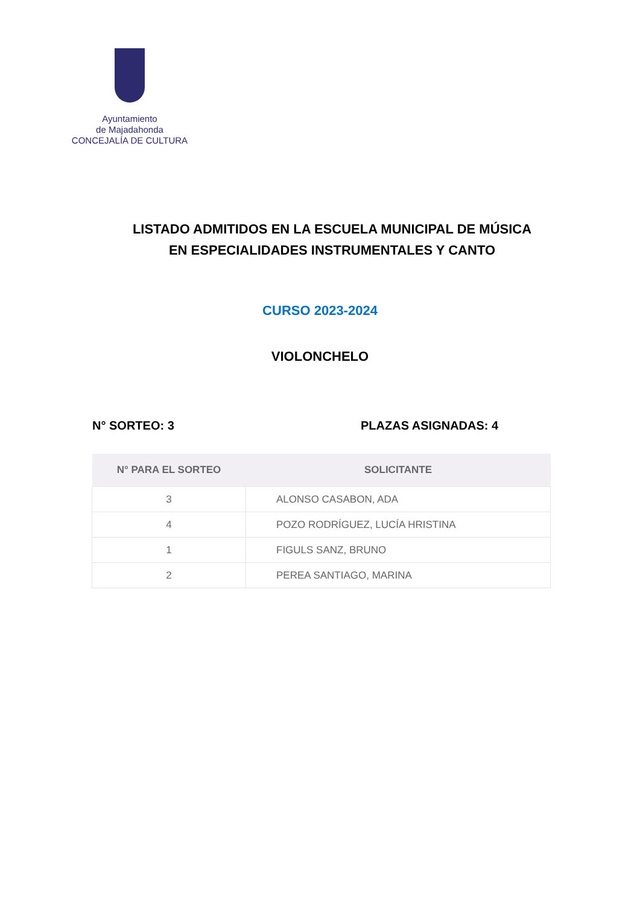Ayuntamiento
de Majadahonda
CONCEJALÍA DE CULTURA
LISTADO ADMITIDOS EN LA ESCUELA MUNICIPAL DE MÚSICA
EN ESPECIALIDADES INSTRUMENTALES Y CANTO
CURSO 2023-2024
VIOLONCHELO
N° SORTEO: 3 PLAZAS ASIGNADAS: 4
| N° PARA EL SORTEO | SOLICITANTE |
| --- | --- |
| 3 | ALONSO CASABON, ADA |
| 4 | POZO RODRÍGUEZ, LUCÍA HRISTINA |
| 1 | FIGULS SANZ, BRUNO |
| 2 | PEREA SANTIAGO, MARINA |